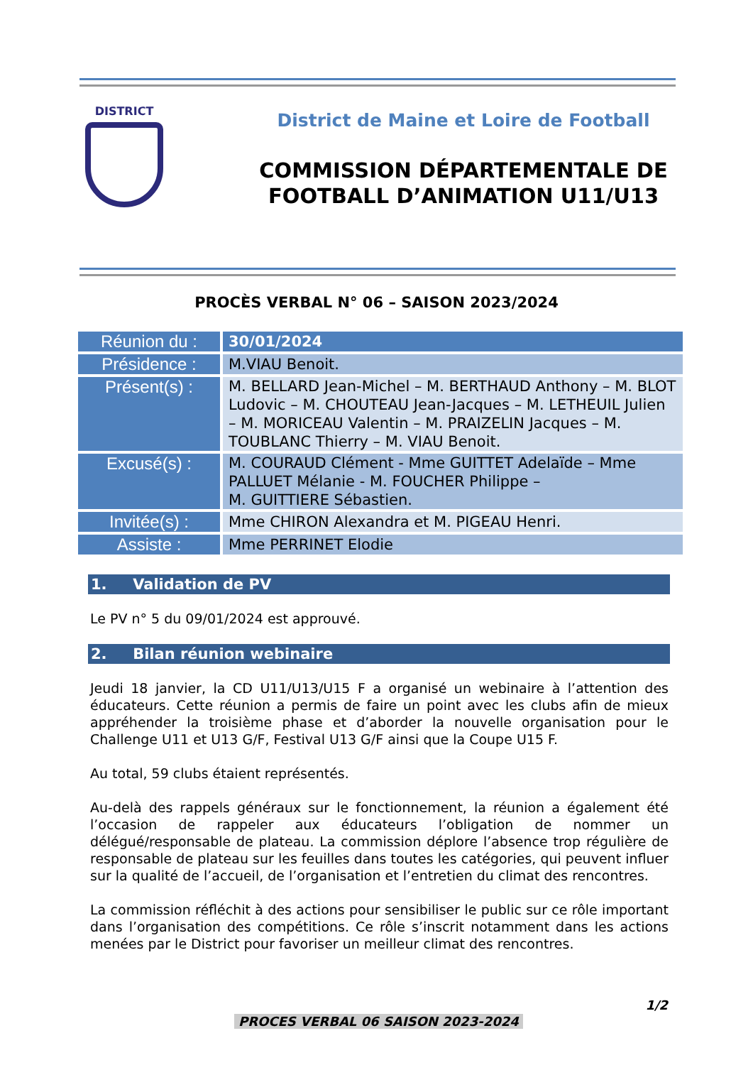DISTRICT
District de Maine et Loire de Football
COMMISSION DÉPARTEMENTALE DE
FOOTBALL D’ANIMATION U11/U13
PROCÈS VERBAL N° 06 – SAISON 2023/2024
| Réunion du : | 30/01/2024 |
| Présidence : | M.VIAU Benoit. |
| Présent(s) : | M. BELLARD Jean-Michel – M. BERTHAUD Anthony – M. BLOT Ludovic – M. CHOUTEAU Jean-Jacques – M. LETHEUIL Julien – M. MORICEAU Valentin – M. PRAIZELIN Jacques – M. TOUBLANC Thierry – M. VIAU Benoit. |
| Excusé(s) : | M. COURAUD Clément - Mme GUITTET Adelaïde – Mme PALLUET Mélanie - M. FOUCHER Philippe – M. GUITTIERE Sébastien. |
| Invitée(s) : | Mme CHIRON Alexandra et M. PIGEAU Henri. |
| Assiste : | Mme PERRINET Elodie |
1. Validation de PV
Le PV n° 5 du 09/01/2024 est approuvé.
2. Bilan réunion webinaire
Jeudi 18 janvier, la CD U11/U13/U15 F a organisé un webinaire à l’attention des éducateurs. Cette réunion a permis de faire un point avec les clubs afin de mieux appréhender la troisième phase et d’aborder la nouvelle organisation pour le Challenge U11 et U13 G/F, Festival U13 G/F ainsi que la Coupe U15 F.
Au total, 59 clubs étaient représentés.
Au-delà des rappels généraux sur le fonctionnement, la réunion a également été l’occasion de rappeler aux éducateurs l’obligation de nommer un délégué/responsable de plateau. La commission déplore l’absence trop régulière de responsable de plateau sur les feuilles dans toutes les catégories, qui peuvent influer sur la qualité de l’accueil, de l’organisation et l’entretien du climat des rencontres.
La commission réfléchit à des actions pour sensibiliser le public sur ce rôle important dans l’organisation des compétitions. Ce rôle s’inscrit notamment dans les actions menées par le District pour favoriser un meilleur climat des rencontres.
1/2
PROCES VERBAL 06 SAISON 2023-2024